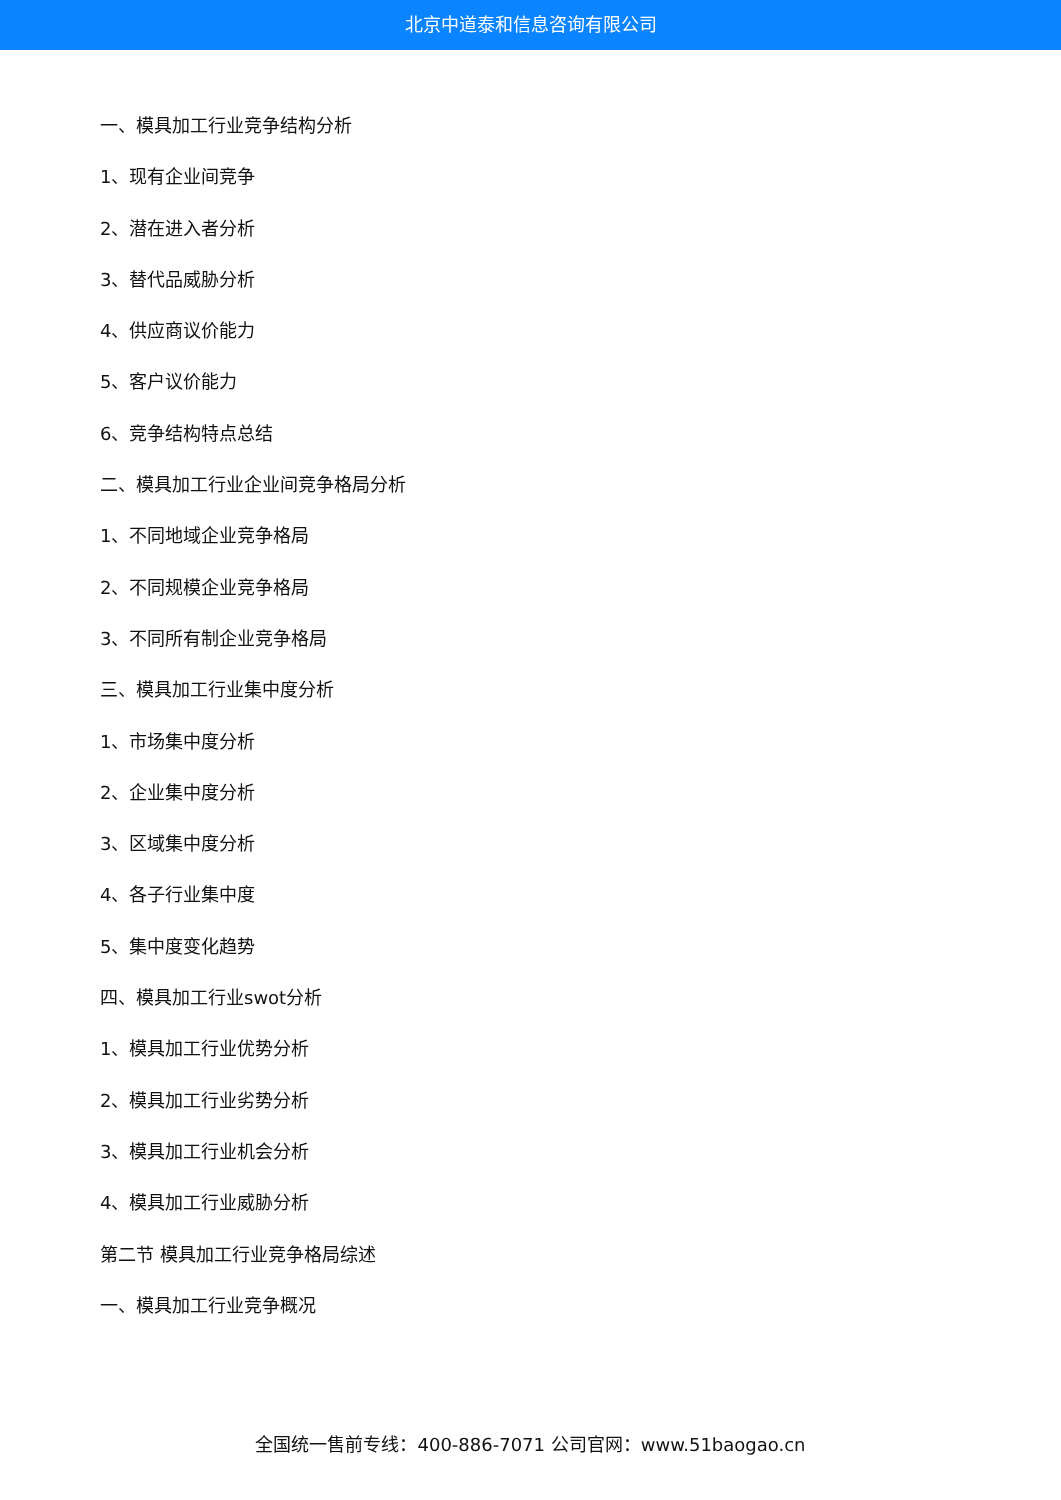北京中道泰和信息咨询有限公司
一、模具加工行业竞争结构分析
1、现有企业间竞争
2、潜在进入者分析
3、替代品威胁分析
4、供应商议价能力
5、客户议价能力
6、竞争结构特点总结
二、模具加工行业企业间竞争格局分析
1、不同地域企业竞争格局
2、不同规模企业竞争格局
3、不同所有制企业竞争格局
三、模具加工行业集中度分析
1、市场集中度分析
2、企业集中度分析
3、区域集中度分析
4、各子行业集中度
5、集中度变化趋势
四、模具加工行业swot分析
1、模具加工行业优势分析
2、模具加工行业劣势分析
3、模具加工行业机会分析
4、模具加工行业威胁分析
第二节 模具加工行业竞争格局综述
一、模具加工行业竞争概况
全国统一售前专线：400-886-7071 公司官网：www.51baogao.cn